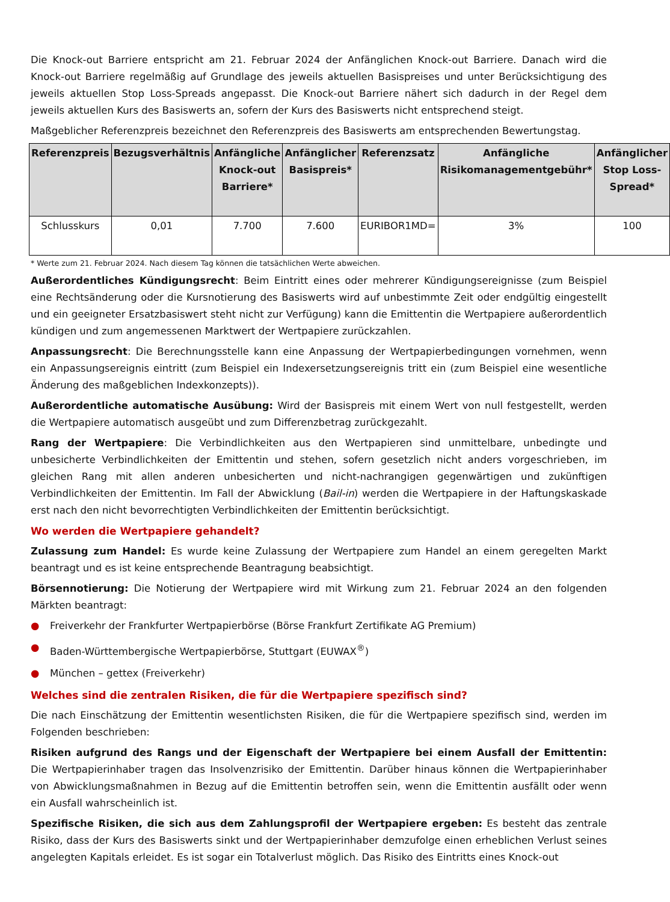Die Knock-out Barriere entspricht am 21. Februar 2024 der Anfänglichen Knock-out Barriere. Danach wird die Knock-out Barriere regelmäßig auf Grundlage des jeweils aktuellen Basispreises und unter Berücksichtigung des jeweils aktuellen Stop Loss-Spreads angepasst. Die Knock-out Barriere nähert sich dadurch in der Regel dem jeweils aktuellen Kurs des Basiswerts an, sofern der Kurs des Basiswerts nicht entsprechend steigt.
Maßgeblicher Referenzpreis bezeichnet den Referenzpreis des Basiswerts am entsprechenden Bewertungstag.
| Referenzpreis | Bezugsverhältnis | Anfängliche Knock-out Barriere* | Anfänglicher Basispreis* | Referenzsatz | Anfängliche Risikomanagementgebühr* | Anfänglicher Stop Loss-Spread* |
| --- | --- | --- | --- | --- | --- | --- |
| Schlusskurs | 0,01 | 7.700 | 7.600 | EURIBOR1MD= | 3% | 100 |
* Werte zum 21. Februar 2024. Nach diesem Tag können die tatsächlichen Werte abweichen.
Außerordentliches Kündigungsrecht: Beim Eintritt eines oder mehrerer Kündigungsereignisse (zum Beispiel eine Rechtsänderung oder die Kursnotierung des Basiswerts wird auf unbestimmte Zeit oder endgültig eingestellt und ein geeigneter Ersatzbasiswert steht nicht zur Verfügung) kann die Emittentin die Wertpapiere außerordentlich kündigen und zum angemessenen Marktwert der Wertpapiere zurückzahlen.
Anpassungsrecht: Die Berechnungsstelle kann eine Anpassung der Wertpapierbedingungen vornehmen, wenn ein Anpassungsereignis eintritt (zum Beispiel ein Indexersetzungsereignis tritt ein (zum Beispiel eine wesentliche Änderung des maßgeblichen Indexkonzepts)).
Außerordentliche automatische Ausübung: Wird der Basispreis mit einem Wert von null festgestellt, werden die Wertpapiere automatisch ausgeübt und zum Differenzbetrag zurückgezahlt.
Rang der Wertpapiere: Die Verbindlichkeiten aus den Wertpapieren sind unmittelbare, unbedingte und unbesicherte Verbindlichkeiten der Emittentin und stehen, sofern gesetzlich nicht anders vorgeschrieben, im gleichen Rang mit allen anderen unbesicherten und nicht-nachrangigen gegenwärtigen und zukünftigen Verbindlichkeiten der Emittentin. Im Fall der Abwicklung (Bail-in) werden die Wertpapiere in der Haftungskaskade erst nach den nicht bevorrechtigten Verbindlichkeiten der Emittentin berücksichtigt.
Wo werden die Wertpapiere gehandelt?
Zulassung zum Handel: Es wurde keine Zulassung der Wertpapiere zum Handel an einem geregelten Markt beantragt und es ist keine entsprechende Beantragung beabsichtigt.
Börsennotierung: Die Notierung der Wertpapiere wird mit Wirkung zum 21. Februar 2024 an den folgenden Märkten beantragt:
● Freiverkehr der Frankfurter Wertpapierbörse (Börse Frankfurt Zertifikate AG Premium)
● Baden-Württembergische Wertpapierbörse, Stuttgart (EUWAX<sup>®</sup>)
● München – gettex (Freiverkehr)
Welches sind die zentralen Risiken, die für die Wertpapiere spezifisch sind?
Die nach Einschätzung der Emittentin wesentlichsten Risiken, die für die Wertpapiere spezifisch sind, werden im Folgenden beschrieben:
Risiken aufgrund des Rangs und der Eigenschaft der Wertpapiere bei einem Ausfall der Emittentin: Die Wertpapierinhaber tragen das Insolvenzrisiko der Emittentin. Darüber hinaus können die Wertpapierinhaber von Abwicklungsmaßnahmen in Bezug auf die Emittentin betroffen sein, wenn die Emittentin ausfällt oder wenn ein Ausfall wahrscheinlich ist.
Spezifische Risiken, die sich aus dem Zahlungsprofil der Wertpapiere ergeben: Es besteht das zentrale Risiko, dass der Kurs des Basiswerts sinkt und der Wertpapierinhaber demzufolge einen erheblichen Verlust seines angelegten Kapitals erleidet. Es ist sogar ein Totalverlust möglich. Das Risiko des Eintritts eines Knock-out